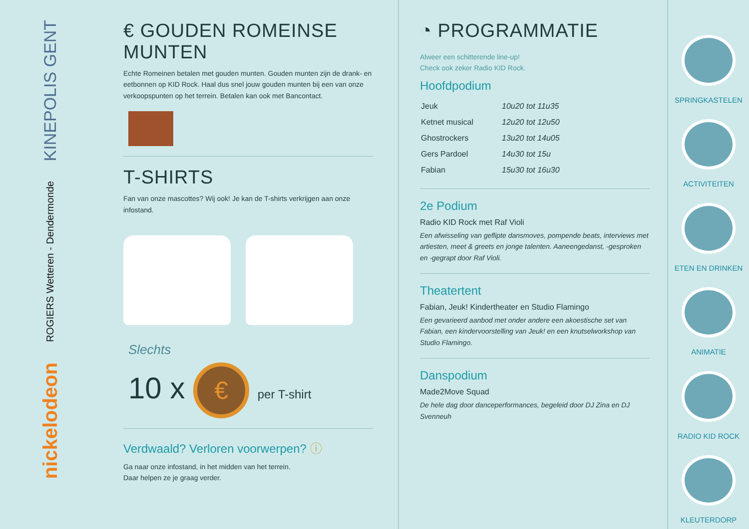KINEPOLIS GENT
ROGIERS Wetteren - Dendermonde
nickelodeon
€ GOUDEN ROMEINSE MUNTEN
Echte Romeinen betalen met gouden munten. Gouden munten zijn de drank- en eetbonnen op KID Rock. Haal dus snel jouw gouden munten bij een van onze verkoopspunten op het terrein. Betalen kan ook met Bancontact.
T-SHIRTS
Fan van onze mascottes? Wij ook! Je kan de T-shirts verkrijgen aan onze infostand.
Slechts
10 x € per T-shirt
Verdwaald? Verloren voorwerpen? ⓘ
Ga naar onze infostand, in het midden van het terrein.
Daar helpen ze je graag verder.
◔ PROGRAMMATIE
Alweer een schitterende line-up!
Check ook zeker Radio KID Rock.
Hoofdpodium
| Jeuk | 10u20 tot 11u35 |
| Ketnet musical | 12u20 tot 12u50 |
| Ghostrockers | 13u20 tot 14u05 |
| Gers Pardoel | 14u30 tot 15u |
| Fabian | 15u30 tot 16u30 |
2e Podium
Radio KID Rock met Raf Violi
Een afwisseling van geflipte dansmoves, pompende beats, interviews met artiesten, meet & greets en jonge talenten. Aaneengedanst, -gesproken en -gegrapt door Raf Violi.
Theatertent
Fabian, Jeuk! Kindertheater en Studio Flamingo
Een gevarieerd aanbod met onder andere een akoestische set van Fabian, een kindervoorstelling van Jeuk! en een knutselworkshop van Studio Flamingo.
Danspodium
Made2Move Squad
De hele dag door danceperformances, begeleid door DJ Zina en DJ Svenneuh
SPRINGKASTELEN
ACTIVITEITEN
ETEN EN DRINKEN
ANIMATIE
RADIO KID ROCK
KLEUTERDORP